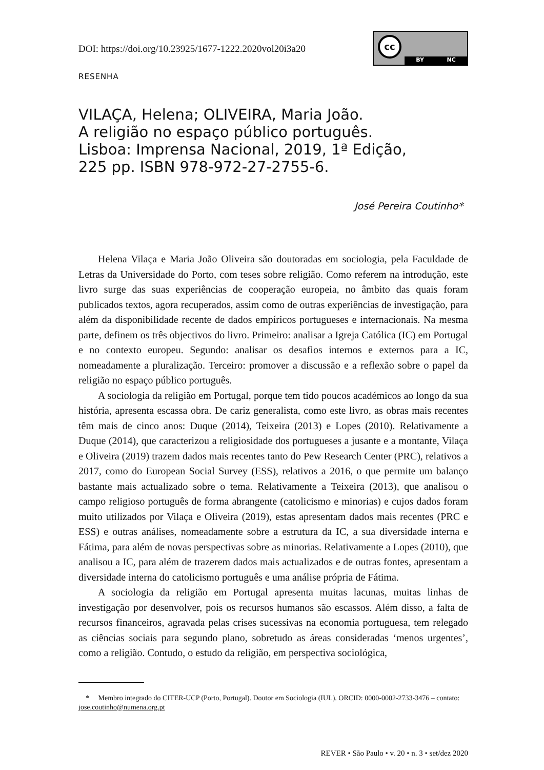DOI: https://doi.org/10.23925/1677-1222.2020vol20i3a20
cc
BY NC
RESENHA
VILAÇA, Helena; OLIVEIRA, Maria João.
A religião no espaço público português.
Lisboa: Imprensa Nacional, 2019, 1ª Edição,
225 pp. ISBN 978-972-27-2755-6.
José Pereira Coutinho*
Helena Vilaça e Maria João Oliveira são doutoradas em sociologia, pela Faculdade de Letras da Universidade do Porto, com teses sobre religião. Como referem na introdução, este livro surge das suas experiências de cooperação europeia, no âmbito das quais foram publicados textos, agora recuperados, assim como de outras experiências de investigação, para além da disponibilidade recente de dados empíricos portugueses e internacionais. Na mesma parte, definem os três objectivos do livro. Primeiro: analisar a Igreja Católica (IC) em Portugal e no contexto europeu. Segundo: analisar os desafios internos e externos para a IC, nomeadamente a pluralização. Terceiro: promover a discussão e a reflexão sobre o papel da religião no espaço público português.
A sociologia da religião em Portugal, porque tem tido poucos académicos ao longo da sua história, apresenta escassa obra. De cariz generalista, como este livro, as obras mais recentes têm mais de cinco anos: Duque (2014), Teixeira (2013) e Lopes (2010). Relativamente a Duque (2014), que caracterizou a religiosidade dos portugueses a jusante e a montante, Vilaça e Oliveira (2019) trazem dados mais recentes tanto do Pew Research Center (PRC), relativos a 2017, como do European Social Survey (ESS), relativos a 2016, o que permite um balanço bastante mais actualizado sobre o tema. Relativamente a Teixeira (2013), que analisou o campo religioso português de forma abrangente (catolicismo e minorias) e cujos dados foram muito utilizados por Vilaça e Oliveira (2019), estas apresentam dados mais recentes (PRC e ESS) e outras análises, nomeadamente sobre a estrutura da IC, a sua diversidade interna e Fátima, para além de novas perspectivas sobre as minorias. Relativamente a Lopes (2010), que analisou a IC, para além de trazerem dados mais actualizados e de outras fontes, apresentam a diversidade interna do catolicismo português e uma análise própria de Fátima.
A sociologia da religião em Portugal apresenta muitas lacunas, muitas linhas de investigação por desenvolver, pois os recursos humanos são escassos. Além disso, a falta de recursos financeiros, agravada pelas crises sucessivas na economia portuguesa, tem relegado as ciências sociais para segundo plano, sobretudo as áreas consideradas ‘menos urgentes’, como a religião. Contudo, o estudo da religião, em perspectiva sociológica,
* Membro integrado do CITER-UCP (Porto, Portugal). Doutor em Sociologia (IUL). ORCID: 0000-0002-2733-3476 – contato: jose.coutinho@numena.org.pt
REVER • São Paulo • v. 20 • n. 3 • set/dez 2020